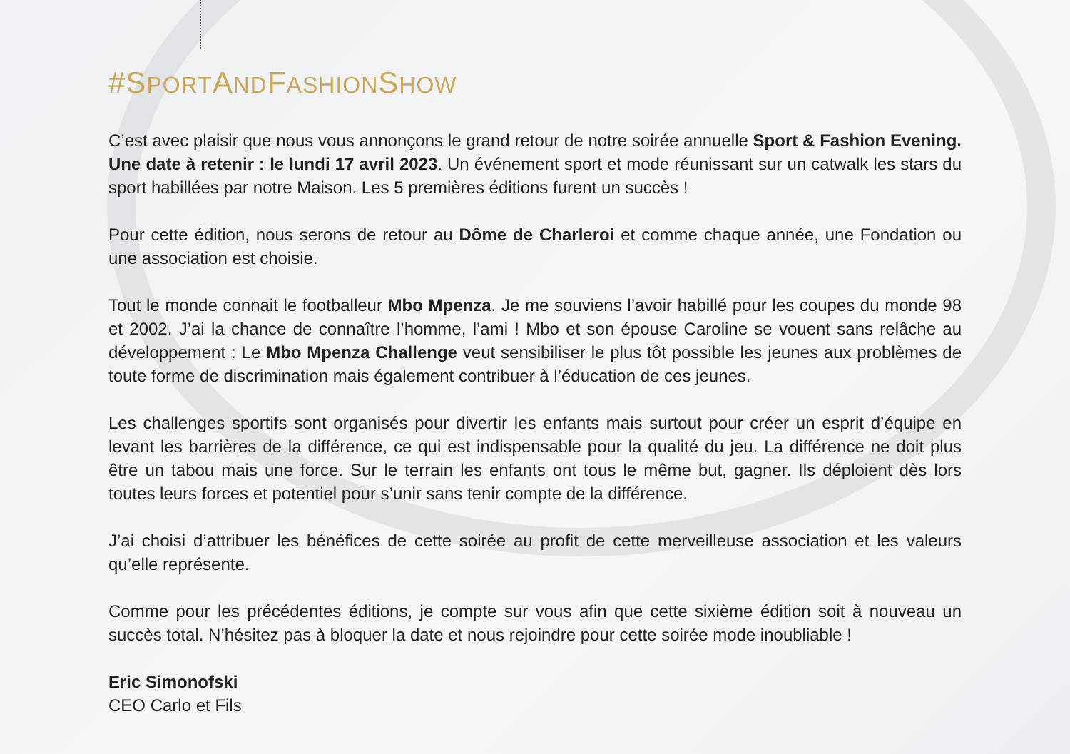#SPORTANDFASHIONSHOW
C’est avec plaisir que nous vous annonçons le grand retour de notre soirée annuelle Sport & Fashion Evening. Une date à retenir : le lundi 17 avril 2023. Un événement sport et mode réunissant sur un catwalk les stars du sport habillées par notre Maison. Les 5 premières éditions furent un succès !
Pour cette édition, nous serons de retour au Dôme de Charleroi et comme chaque année, une Fondation ou une association est choisie.
Tout le monde connait le footballeur Mbo Mpenza. Je me souviens l’avoir habillé pour les coupes du monde 98 et 2002. J’ai la chance de connaître l’homme, l’ami ! Mbo et son épouse Caroline se vouent sans relâche au développement : Le Mbo Mpenza Challenge veut sensibiliser le plus tôt possible les jeunes aux problèmes de toute forme de discrimination mais également contribuer à l’éducation de ces jeunes.
Les challenges sportifs sont organisés pour divertir les enfants mais surtout pour créer un esprit d’équipe en levant les barrières de la différence, ce qui est indispensable pour la qualité du jeu. La différence ne doit plus être un tabou mais une force. Sur le terrain les enfants ont tous le même but, gagner. Ils déploient dès lors toutes leurs forces et potentiel pour s’unir sans tenir compte de la différence.
J’ai choisi d’attribuer les bénéfices de cette soirée au profit de cette merveilleuse association et les valeurs qu’elle représente.
Comme pour les précédentes éditions, je compte sur vous afin que cette sixième édition soit à nouveau un succès total. N’hésitez pas à bloquer la date et nous rejoindre pour cette soirée mode inoubliable !
Eric Simonofski
CEO Carlo et Fils